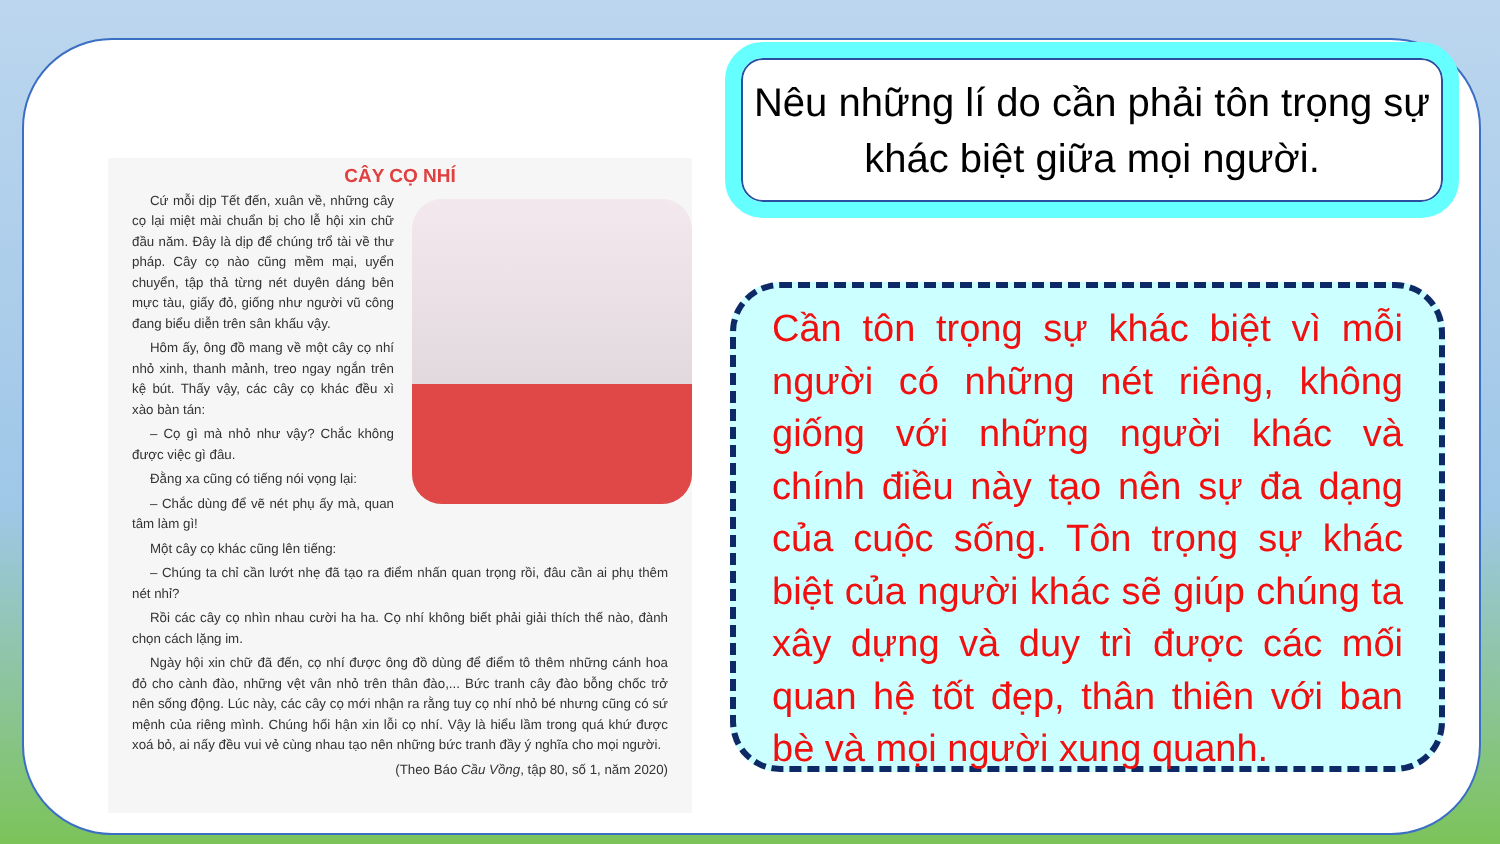CÂY CỌ NHÍ
Cứ mỗi dịp Tết đến, xuân về, những cây cọ lại miệt mài chuẩn bị cho lễ hội xin chữ đầu năm. Đây là dịp để chúng trổ tài về thư pháp. Cây cọ nào cũng mềm mại, uyển chuyển, tập thả từng nét duyên dáng bên mực tàu, giấy đỏ, giống như người vũ công đang biểu diễn trên sân khấu vậy.
Hôm ấy, ông đồ mang về một cây cọ nhí nhỏ xinh, thanh mảnh, treo ngay ngắn trên kệ bút. Thấy vậy, các cây cọ khác đều xì xào bàn tán:
– Cọ gì mà nhỏ như vậy? Chắc không được việc gì đâu.
Đằng xa cũng có tiếng nói vọng lại:
– Chắc dùng để vẽ nét phụ ấy mà, quan tâm làm gì!
Một cây cọ khác cũng lên tiếng:
– Chúng ta chỉ cần lướt nhẹ đã tạo ra điểm nhấn quan trọng rồi, đâu cần ai phụ thêm nét nhỉ?
Rồi các cây cọ nhìn nhau cười ha ha. Cọ nhí không biết phải giải thích thế nào, đành chọn cách lặng im.
Ngày hội xin chữ đã đến, cọ nhí được ông đồ dùng để điểm tô thêm những cánh hoa đỏ cho cành đào, những vệt vân nhỏ trên thân đào,... Bức tranh cây đào bỗng chốc trở nên sống động. Lúc này, các cây cọ mới nhận ra rằng tuy cọ nhí nhỏ bé nhưng cũng có sứ mệnh của riêng mình. Chúng hối hận xin lỗi cọ nhí. Vậy là hiểu lầm trong quá khứ được xoá bỏ, ai nấy đều vui vẻ cùng nhau tạo nên những bức tranh đầy ý nghĩa cho mọi người.
(Theo Báo Cầu Vồng, tập 80, số 1, năm 2020)
Nêu những lí do cần phải tôn trọng sự khác biệt giữa mọi người.
Cần tôn trọng sự khác biệt vì mỗi người có những nét riêng, không giống với những người khác và chính điều này tạo nên sự đa dạng của cuộc sống. Tôn trọng sự khác biệt của người khác sẽ giúp chúng ta xây dựng và duy trì được các mối quan hệ tốt đẹp, thân thiên với ban bè và mọi người xung quanh.